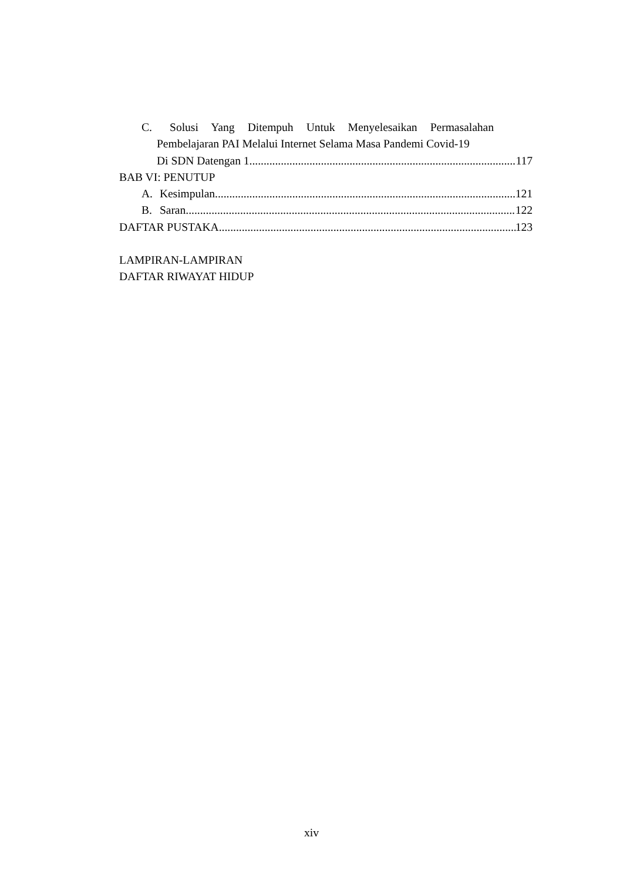C. Solusi Yang Ditempuh Untuk Menyelesaikan Permasalahan
Pembelajaran PAI Melalui Internet Selama Masa Pandemi Covid-19
Di SDN Datengan 1 117
BAB VI: PENUTUP
A. Kesimpulan 121
B. Saran 122
DAFTAR PUSTAKA 123
LAMPIRAN-LAMPIRAN
DAFTAR RIWAYAT HIDUP
xiv